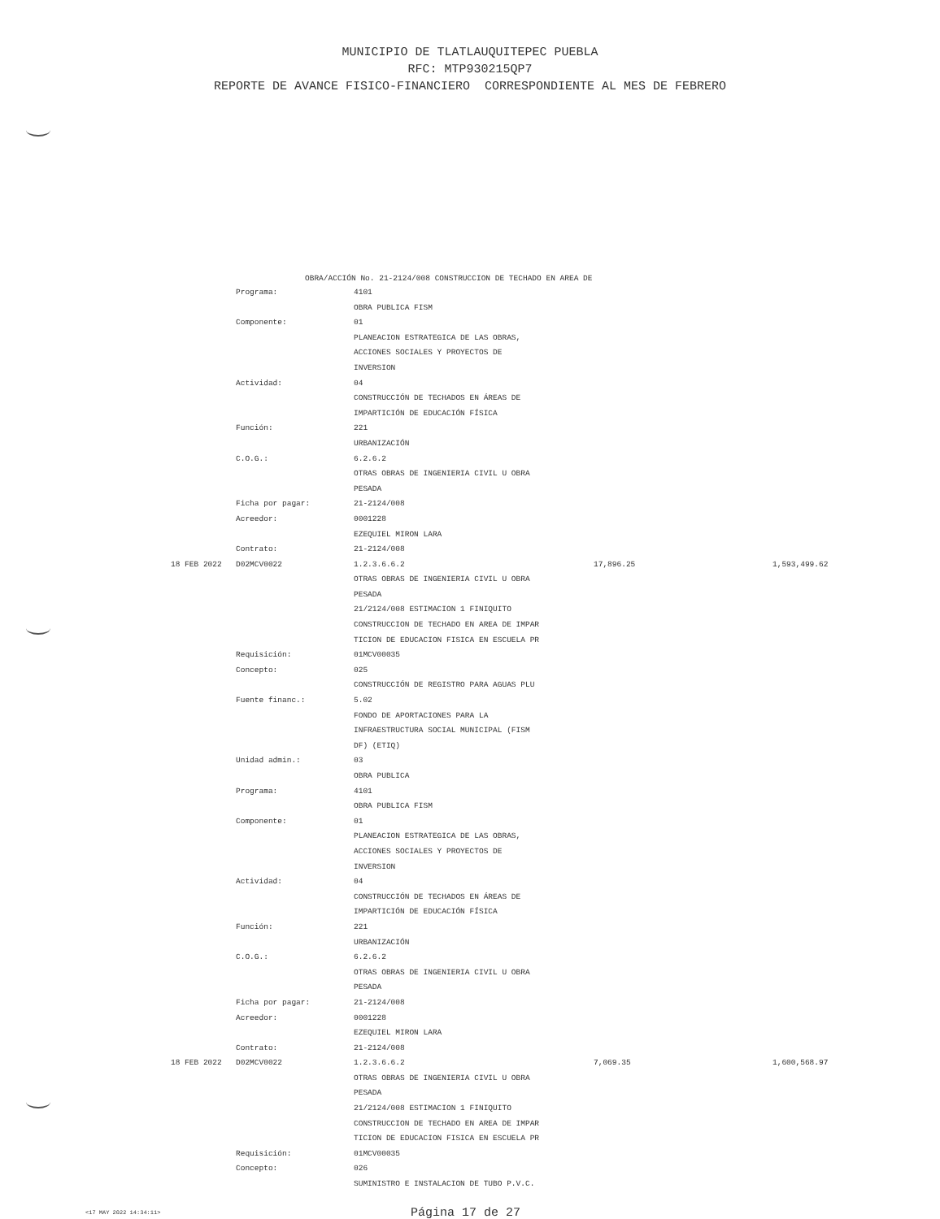MUNICIPIO DE TLATLAUQUITEPEC PUEBLA
RFC: MTP930215QP7
REPORTE DE AVANCE FISICO-FINANCIERO CORRESPONDIENTE AL MES DE FEBRERO
OBRA/ACCIÓN No. 21-2124/008 CONSTRUCCION DE TECHADO EN AREA DE
| | Programa: | 4101 | | |
| | | OBRA PUBLICA FISM | | |
| | Componente: | 01 | | |
| | | PLANEACION ESTRATEGICA DE LAS OBRAS, | | |
| | | ACCIONES SOCIALES Y PROYECTOS DE | | |
| | | INVERSION | | |
| | Actividad: | 04 | | |
| | | CONSTRUCCIÓN DE TECHADOS EN ÁREAS DE | | |
| | | IMPARTICIÓN DE EDUCACIÓN FÍSICA | | |
| | Función: | 221 | | |
| | | URBANIZACIÓN | | |
| | C.O.G.: | 6.2.6.2 | | |
| | | OTRAS OBRAS DE INGENIERIA CIVIL U OBRA | | |
| | | PESADA | | |
| | Ficha por pagar: | 21-2124/008 | | |
| | Acreedor: | 0001228 | | |
| | | EZEQUIEL MIRON LARA | | |
| | Contrato: | 21-2124/008 | | |
| 18 FEB 2022 | D02MCV0022 | 1.2.3.6.6.2 | 17,896.25 | 1,593,499.62 |
| | | OTRAS OBRAS DE INGENIERIA CIVIL U OBRA | | |
| | | PESADA | | |
| | | 21/2124/008 ESTIMACION 1 FINIQUITO | | |
| | | CONSTRUCCION DE TECHADO EN AREA DE IMPAR | | |
| | | TICION DE EDUCACION FISICA EN ESCUELA PR | | |
| | Requisición: | 01MCV00035 | | |
| | Concepto: | 025 | | |
| | | CONSTRUCCIÓN DE REGISTRO PARA AGUAS PLU | | |
| | Fuente financ.: | 5.02 | | |
| | | FONDO DE APORTACIONES PARA LA | | |
| | | INFRAESTRUCTURA SOCIAL MUNICIPAL (FISM | | |
| | | DF) (ETIQ) | | |
| | Unidad admin.: | 03 | | |
| | | OBRA PUBLICA | | |
| | Programa: | 4101 | | |
| | | OBRA PUBLICA FISM | | |
| | Componente: | 01 | | |
| | | PLANEACION ESTRATEGICA DE LAS OBRAS, | | |
| | | ACCIONES SOCIALES Y PROYECTOS DE | | |
| | | INVERSION | | |
| | Actividad: | 04 | | |
| | | CONSTRUCCIÓN DE TECHADOS EN ÁREAS DE | | |
| | | IMPARTICIÓN DE EDUCACIÓN FÍSICA | | |
| | Función: | 221 | | |
| | | URBANIZACIÓN | | |
| | C.O.G.: | 6.2.6.2 | | |
| | | OTRAS OBRAS DE INGENIERIA CIVIL U OBRA | | |
| | | PESADA | | |
| | Ficha por pagar: | 21-2124/008 | | |
| | Acreedor: | 0001228 | | |
| | | EZEQUIEL MIRON LARA | | |
| | Contrato: | 21-2124/008 | | |
| 18 FEB 2022 | D02MCV0022 | 1.2.3.6.6.2 | 7,069.35 | 1,600,568.97 |
| | | OTRAS OBRAS DE INGENIERIA CIVIL U OBRA | | |
| | | PESADA | | |
| | | 21/2124/008 ESTIMACION 1 FINIQUITO | | |
| | | CONSTRUCCION DE TECHADO EN AREA DE IMPAR | | |
| | | TICION DE EDUCACION FISICA EN ESCUELA PR | | |
| | Requisición: | 01MCV00035 | | |
| | Concepto: | 026 | | |
| | | SUMINISTRO E INSTALACION DE TUBO P.V.C. | | |
<17 MAY 2022 14:34:11>
Página 17 de 27